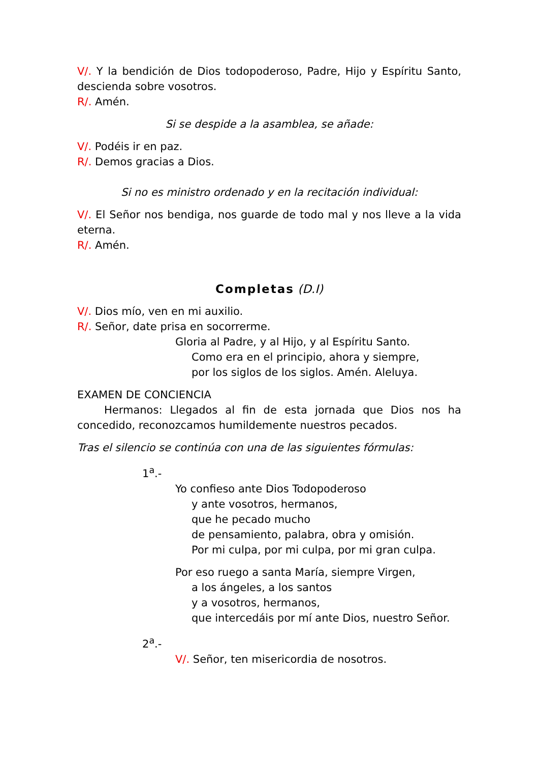V/. Y la bendición de Dios todopoderoso, Padre, Hijo y Espíritu Santo, descienda sobre vosotros.
R/. Amén.
Si se despide a la asamblea, se añade:
V/. Podéis ir en paz.
R/. Demos gracias a Dios.
Si no es ministro ordenado y en la recitación individual:
V/. El Señor nos bendiga, nos guarde de todo mal y nos lleve a la vida eterna.
R/. Amén.
Completas (D.I)
V/. Dios mío, ven en mi auxilio.
R/. Señor, date prisa en socorrerme.
Gloria al Padre, y al Hijo, y al Espíritu Santo.
Como era en el principio, ahora y siempre,
por los siglos de los siglos. Amén. Aleluya.
EXAMEN DE CONCIENCIA
Hermanos: Llegados al fin de esta jornada que Dios nos ha concedido, reconozcamos humildemente nuestros pecados.
Tras el silencio se continúa con una de las siguientes fórmulas:
1<sup>a</sup>.-
Yo confieso ante Dios Todopoderoso
y ante vosotros, hermanos,
que he pecado mucho
de pensamiento, palabra, obra y omisión.
Por mi culpa, por mi culpa, por mi gran culpa.
Por eso ruego a santa María, siempre Virgen,
a los ángeles, a los santos
y a vosotros, hermanos,
que intercedáis por mí ante Dios, nuestro Señor.
2<sup>a</sup>.-
V/. Señor, ten misericordia de nosotros.